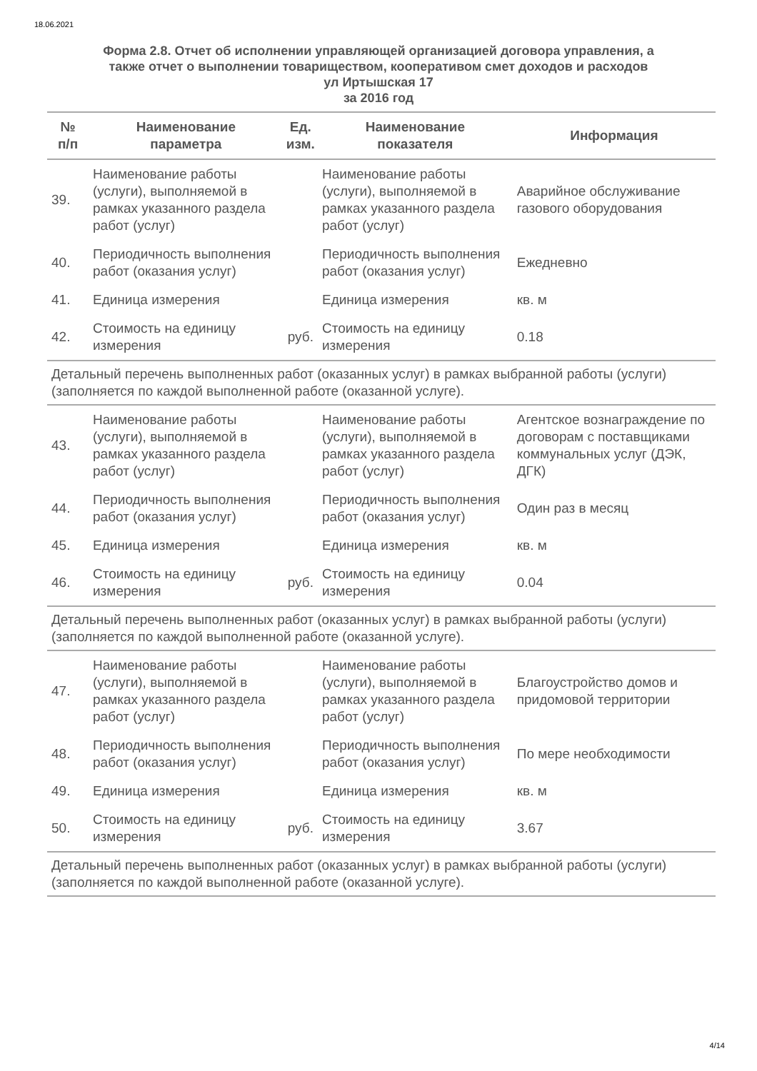18.06.2021
Форма 2.8. Отчет об исполнении управляющей организацией договора управления, а
также отчет о выполнении товариществом, кооперативом смет доходов и расходов
ул Иртышская 17
за 2016 год
| № п/п | Наименование параметра | Ед. изм. | Наименование показателя | Информация |
| --- | --- | --- | --- | --- |
| 39. | Наименование работы (услуги), выполняемой в рамках указанного раздела работ (услуг) | | Наименование работы (услуги), выполняемой в рамках указанного раздела работ (услуг) | Аварийное обслуживание газового оборудования |
| 40. | Периодичность выполнения работ (оказания услуг) | | Периодичность выполнения работ (оказания услуг) | Ежедневно |
| 41. | Единица измерения | | Единица измерения | кв. м |
| 42. | Стоимость на единицу измерения | руб. | Стоимость на единицу измерения | 0.18 |
| Детальный перечень выполненных работ (оказанных услуг) в рамках выбранной работы (услуги) (заполняется по каждой выполненной работе (оказанной услуге). | | | | |
| 43. | Наименование работы (услуги), выполняемой в рамках указанного раздела работ (услуг) | | Наименование работы (услуги), выполняемой в рамках указанного раздела работ (услуг) | Агентское вознаграждение по договорам с поставщиками коммунальных услуг (ДЭК, ДГК) |
| 44. | Периодичность выполнения работ (оказания услуг) | | Периодичность выполнения работ (оказания услуг) | Один раз в месяц |
| 45. | Единица измерения | | Единица измерения | кв. м |
| 46. | Стоимость на единицу измерения | руб. | Стоимость на единицу измерения | 0.04 |
| Детальный перечень выполненных работ (оказанных услуг) в рамках выбранной работы (услуги) (заполняется по каждой выполненной работе (оказанной услуге). | | | | |
| 47. | Наименование работы (услуги), выполняемой в рамках указанного раздела работ (услуг) | | Наименование работы (услуги), выполняемой в рамках указанного раздела работ (услуг) | Благоустройство домов и придомовой территории |
| 48. | Периодичность выполнения работ (оказания услуг) | | Периодичность выполнения работ (оказания услуг) | По мере необходимости |
| 49. | Единица измерения | | Единица измерения | кв. м |
| 50. | Стоимость на единицу измерения | руб. | Стоимость на единицу измерения | 3.67 |
| Детальный перечень выполненных работ (оказанных услуг) в рамках выбранной работы (услуги) (заполняется по каждой выполненной работе (оказанной услуге). | | | | |
4/14